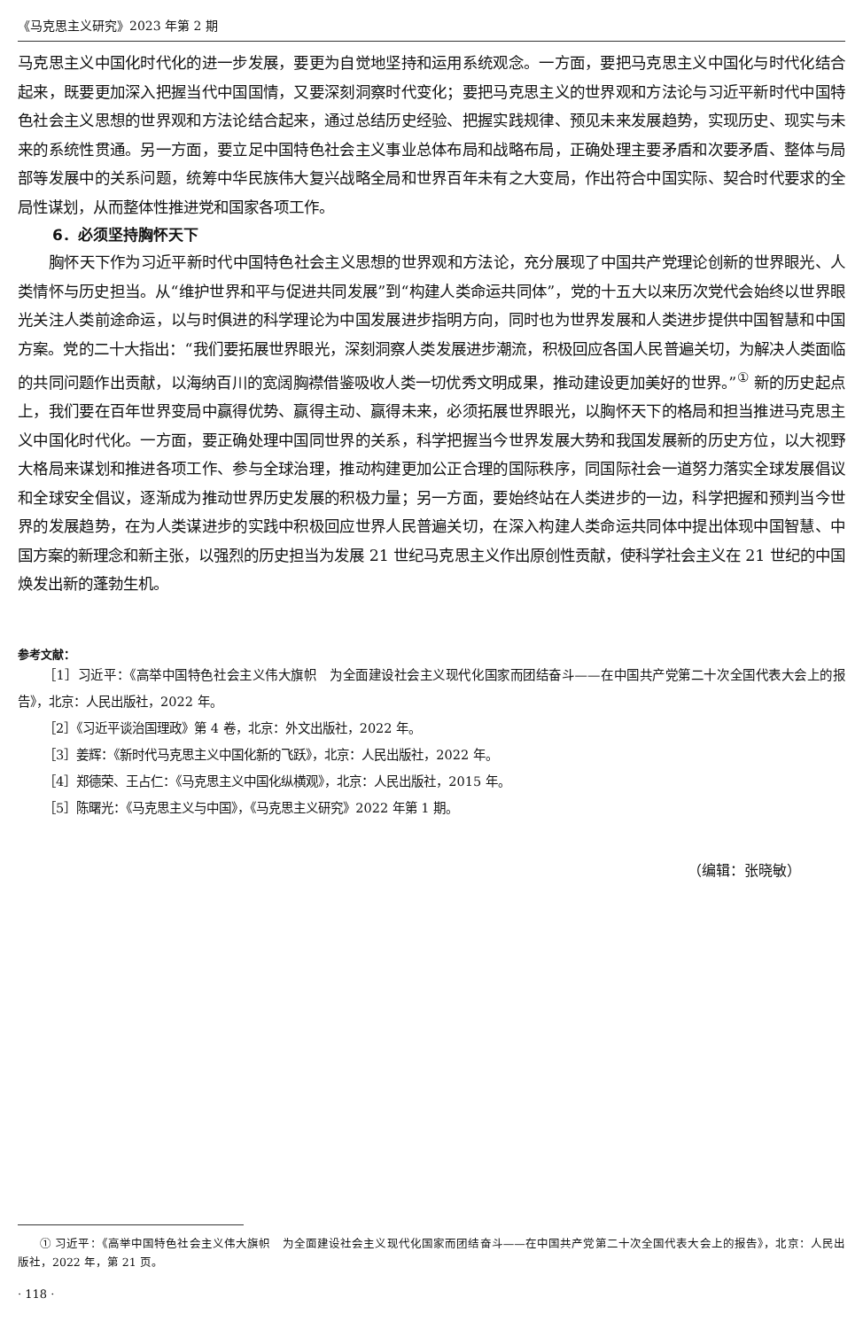《马克思主义研究》2023 年第 2 期
马克思主义中国化时代化的进一步发展，要更为自觉地坚持和运用系统观念。一方面，要把马克思主义中国化与时代化结合起来，既要更加深入把握当代中国国情，又要深刻洞察时代变化；要把马克思主义的世界观和方法论与习近平新时代中国特色社会主义思想的世界观和方法论结合起来，通过总结历史经验、把握实践规律、预见未来发展趋势，实现历史、现实与未来的系统性贯通。另一方面，要立足中国特色社会主义事业总体布局和战略布局，正确处理主要矛盾和次要矛盾、整体与局部等发展中的关系问题，统筹中华民族伟大复兴战略全局和世界百年未有之大变局，作出符合中国实际、契合时代要求的全局性谋划，从而整体性推进党和国家各项工作。
6．必须坚持胸怀天下
胸怀天下作为习近平新时代中国特色社会主义思想的世界观和方法论，充分展现了中国共产党理论创新的世界眼光、人类情怀与历史担当。从“维护世界和平与促进共同发展”到“构建人类命运共同体”，党的十五大以来历次党代会始终以世界眼光关注人类前途命运，以与时俱进的科学理论为中国发展进步指明方向，同时也为世界发展和人类进步提供中国智慧和中国方案。党的二十大指出：“我们要拓展世界眼光，深刻洞察人类发展进步潮流，积极回应各国人民普遍关切，为解决人类面临的共同问题作出贡献，以海纳百川的宽阔胸襟借鉴吸收人类一切优秀文明成果，推动建设更加美好的世界。”<sup>①</sup> 新的历史起点上，我们要在百年世界变局中赢得优势、赢得主动、赢得未来，必须拓展世界眼光，以胸怀天下的格局和担当推进马克思主义中国化时代化。一方面，要正确处理中国同世界的关系，科学把握当今世界发展大势和我国发展新的历史方位，以大视野大格局来谋划和推进各项工作、参与全球治理，推动构建更加公正合理的国际秩序，同国际社会一道努力落实全球发展倡议和全球安全倡议，逐渐成为推动世界历史发展的积极力量；另一方面，要始终站在人类进步的一边，科学把握和预判当今世界的发展趋势，在为人类谋进步的实践中积极回应世界人民普遍关切，在深入构建人类命运共同体中提出体现中国智慧、中国方案的新理念和新主张，以强烈的历史担当为发展 21 世纪马克思主义作出原创性贡献，使科学社会主义在 21 世纪的中国焕发出新的蓬勃生机。
参考文献：
［1］习近平：《高举中国特色社会主义伟大旗帜　为全面建设社会主义现代化国家而团结奋斗——在中国共产党第二十次全国代表大会上的报告》，北京：人民出版社，2022 年。
［2］《习近平谈治国理政》第 4 卷，北京：外文出版社，2022 年。
［3］姜辉：《新时代马克思主义中国化新的飞跃》，北京：人民出版社，2022 年。
［4］郑德荣、王占仁：《马克思主义中国化纵横观》，北京：人民出版社，2015 年。
［5］陈曙光：《马克思主义与中国》，《马克思主义研究》2022 年第 1 期。
（编辑：张晓敏）
① 习近平：《高举中国特色社会主义伟大旗帜　为全面建设社会主义现代化国家而团结奋斗——在中国共产党第二十次全国代表大会上的报告》，北京：人民出版社，2022 年，第 21 页。
· 118 ·